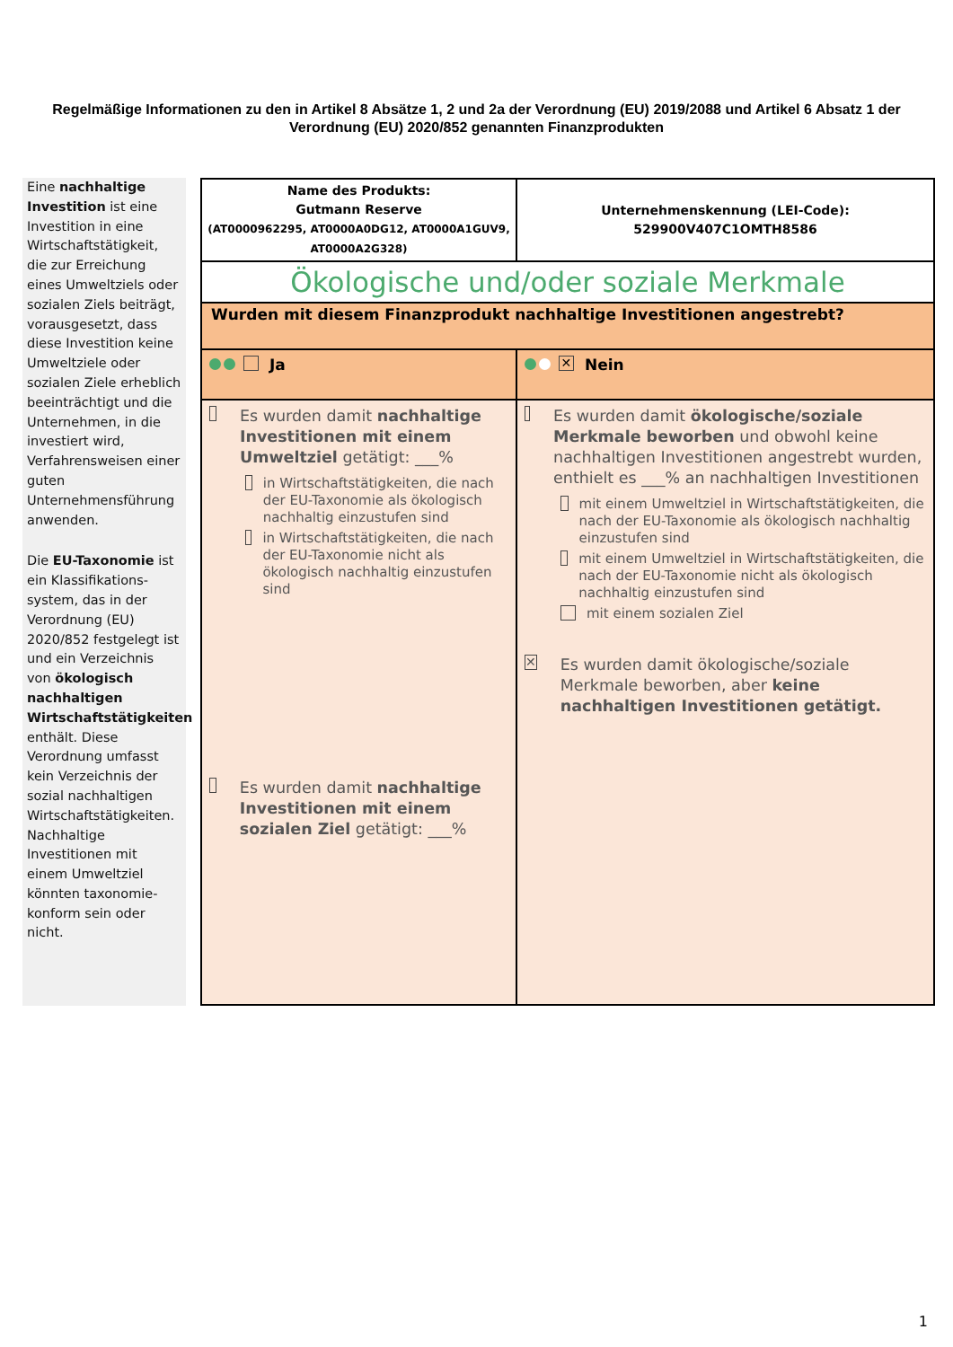Regelmäßige Informationen zu den in Artikel 8 Absätze 1, 2 und 2a der Verordnung (EU) 2019/2088 und Artikel 6 Absatz 1 der Verordnung (EU) 2020/852 genannten Finanzprodukten
Eine nachhaltige Investition ist eine Investition in eine Wirtschaftstätigkeit, die zur Erreichung eines Umweltziels oder sozialen Ziels beiträgt, vorausgesetzt, dass diese Investition keine Umweltziele oder sozialen Ziele erheblich beeinträchtigt und die Unternehmen, in die investiert wird, Verfahrensweisen einer guten Unternehmensführung anwenden.
Die EU-Taxonomie ist ein Klassifikations-system, das in der Verordnung (EU) 2020/852 festgelegt ist und ein Verzeichnis von ökologisch nachhaltigen Wirtschaftstätigkeiten enthält. Diese Verordnung umfasst kein Verzeichnis der sozial nachhaltigen Wirtschaftstätigkeiten. Nachhaltige Investitionen mit einem Umweltziel könnten taxonomie-konform sein oder nicht.
| Name des Produkts: Gutmann Reserve (AT0000962295, AT0000A0DG12, AT0000A1GUV9, AT0000A2G328) | Unternehmenskennung (LEI-Code): 529900V407C1OMTH8586 |
| Ökologische und/oder soziale Merkmale | |
| Wurden mit diesem Finanzprodukt nachhaltige Investitionen angestrebt? | |
| Ja | ✕ Nein |
| Es wurden damit nachhaltige Investitionen mit einem Umweltziel getätigt: ___% in Wirtschaftstätigkeiten, die nach der EU-Taxonomie als ökologisch nachhaltig einzustufen sind in Wirtschaftstätigkeiten, die nach der EU-Taxonomie nicht als ökologisch nachhaltig einzustufen sind Es wurden damit nachhaltige Investitionen mit einem sozialen Ziel getätigt: ___% | Es wurden damit ökologische/soziale Merkmale beworben und obwohl keine nachhaltigen Investitionen angestrebt wurden, enthielt es ___% an nachhaltigen Investitionen mit einem Umweltziel in Wirtschaftstätigkeiten, die nach der EU-Taxonomie als ökologisch nachhaltig einzustufen sind mit einem Umweltziel in Wirtschaftstätigkeiten, die nach der EU-Taxonomie nicht als ökologisch nachhaltig einzustufen sind mit einem sozialen Ziel ✕ Es wurden damit ökologische/soziale Merkmale beworben, aber keine nachhaltigen Investitionen getätigt. |
1